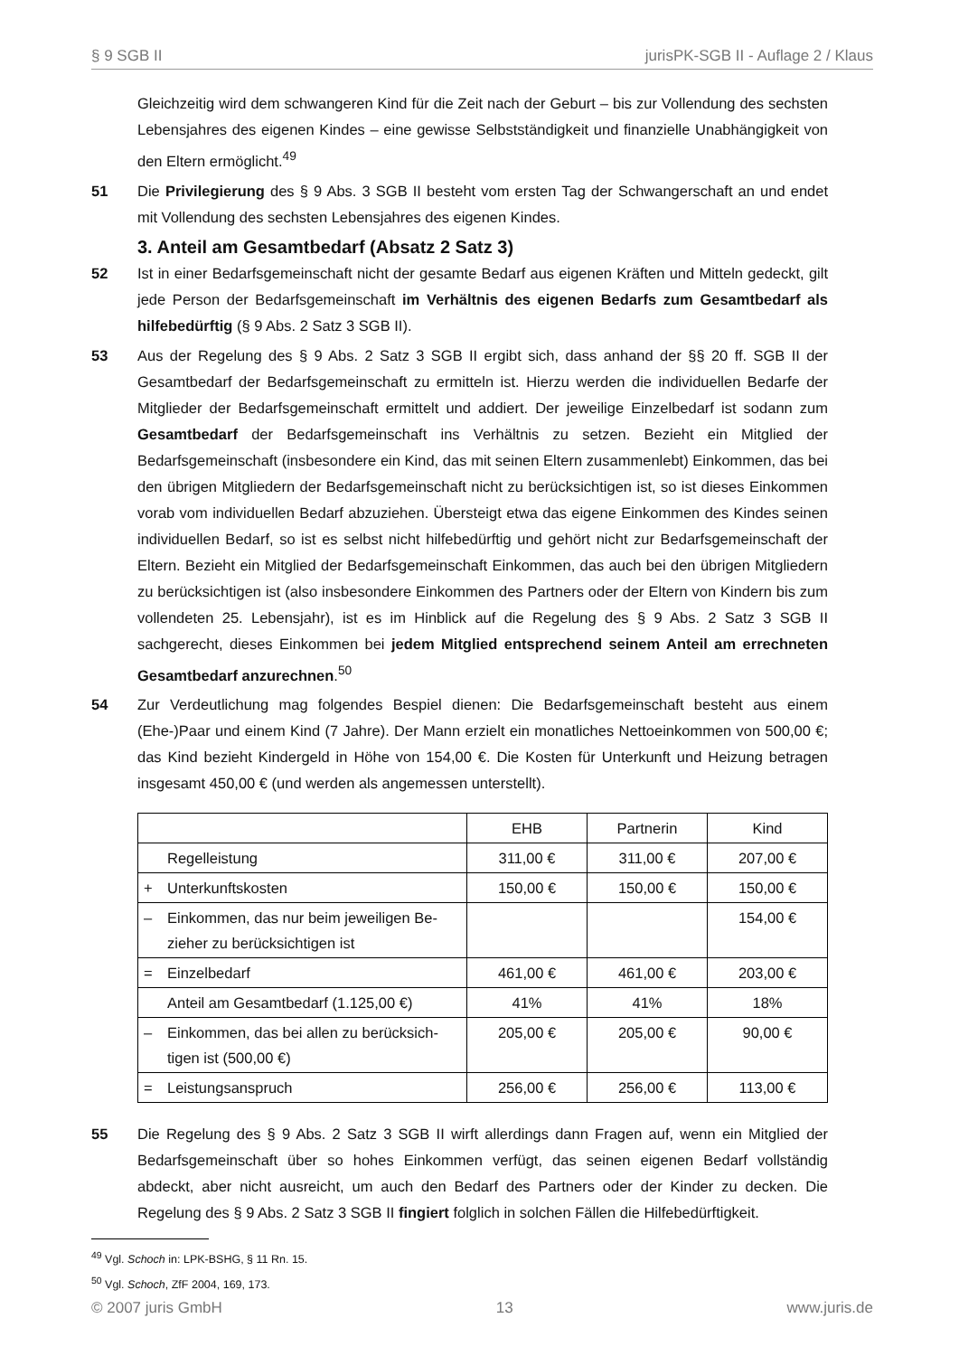§ 9 SGB II jurisPK-SGB II - Auflage 2 / Klaus
Gleichzeitig wird dem schwangeren Kind für die Zeit nach der Geburt – bis zur Vollendung des sechsten Lebensjahres des eigenen Kindes – eine gewisse Selbstständigkeit und finanzielle Unabhängigkeit von den Eltern ermöglicht.<sup>49</sup>
51 Die Privilegierung des § 9 Abs. 3 SGB II besteht vom ersten Tag der Schwangerschaft an und endet mit Vollendung des sechsten Lebensjahres des eigenen Kindes.
3. Anteil am Gesamtbedarf (Absatz 2 Satz 3)
52 Ist in einer Bedarfsgemeinschaft nicht der gesamte Bedarf aus eigenen Kräften und Mitteln gedeckt, gilt jede Person der Bedarfsgemeinschaft im Verhältnis des eigenen Bedarfs zum Gesamtbedarf als hilfebedürftig (§ 9 Abs. 2 Satz 3 SGB II).
53 Aus der Regelung des § 9 Abs. 2 Satz 3 SGB II ergibt sich, dass anhand der §§ 20 ff. SGB II der Gesamtbedarf der Bedarfsgemeinschaft zu ermitteln ist. Hierzu werden die individuellen Bedarfe der Mitglieder der Bedarfsgemeinschaft ermittelt und addiert. Der jeweilige Einzelbedarf ist sodann zum Gesamtbedarf der Bedarfsgemeinschaft ins Verhältnis zu setzen. Bezieht ein Mitglied der Bedarfsgemeinschaft (insbesondere ein Kind, das mit seinen Eltern zusammenlebt) Einkommen, das bei den übrigen Mitgliedern der Bedarfsgemeinschaft nicht zu berücksichtigen ist, so ist dieses Einkommen vorab vom individuellen Bedarf abzuziehen. Übersteigt etwa das eigene Einkommen des Kindes seinen individuellen Bedarf, so ist es selbst nicht hilfebedürftig und gehört nicht zur Bedarfsgemeinschaft der Eltern. Bezieht ein Mitglied der Bedarfsgemeinschaft Einkommen, das auch bei den übrigen Mitgliedern zu berücksichtigen ist (also insbesondere Einkommen des Partners oder der Eltern von Kindern bis zum vollendeten 25. Lebensjahr), ist es im Hinblick auf die Regelung des § 9 Abs. 2 Satz 3 SGB II sachgerecht, dieses Einkommen bei jedem Mitglied entsprechend seinem Anteil am errechneten Gesamtbedarf anzurechnen.<sup>50</sup>
54 Zur Verdeutlichung mag folgendes Bespiel dienen: Die Bedarfsgemeinschaft besteht aus einem (Ehe-)Paar und einem Kind (7 Jahre). Der Mann erzielt ein monatliches Nettoeinkommen von 500,00 €; das Kind bezieht Kindergeld in Höhe von 154,00 €. Die Kosten für Unterkunft und Heizung betragen insgesamt 450,00 € (und werden als angemessen unterstellt).
| | EHB | Partnerin | Kind |
| Regelleistung | 311,00 € | 311,00 € | 207,00 € |
| + Unterkunftskosten | 150,00 € | 150,00 € | 150,00 € |
| – Einkommen, das nur beim jeweiligen Be- zieher zu berücksichtigen ist | | | 154,00 € |
| = Einzelbedarf | 461,00 € | 461,00 € | 203,00 € |
| Anteil am Gesamtbedarf (1.125,00 €) | 41% | 41% | 18% |
| – Einkommen, das bei allen zu berücksich- tigen ist (500,00 €) | 205,00 € | 205,00 € | 90,00 € |
| = Leistungsanspruch | 256,00 € | 256,00 € | 113,00 € |
55 Die Regelung des § 9 Abs. 2 Satz 3 SGB II wirft allerdings dann Fragen auf, wenn ein Mitglied der Bedarfsgemeinschaft über so hohes Einkommen verfügt, das seinen eigenen Bedarf vollständig abdeckt, aber nicht ausreicht, um auch den Bedarf des Partners oder der Kinder zu decken. Die Regelung des § 9 Abs. 2 Satz 3 SGB II fingiert folglich in solchen Fällen die Hilfebedürftigkeit.
<sup>49</sup> Vgl. Schoch in: LPK-BSHG, § 11 Rn. 15.
<sup>50</sup> Vgl. Schoch, ZfF 2004, 169, 173.
© 2007 juris GmbH 13 www.juris.de